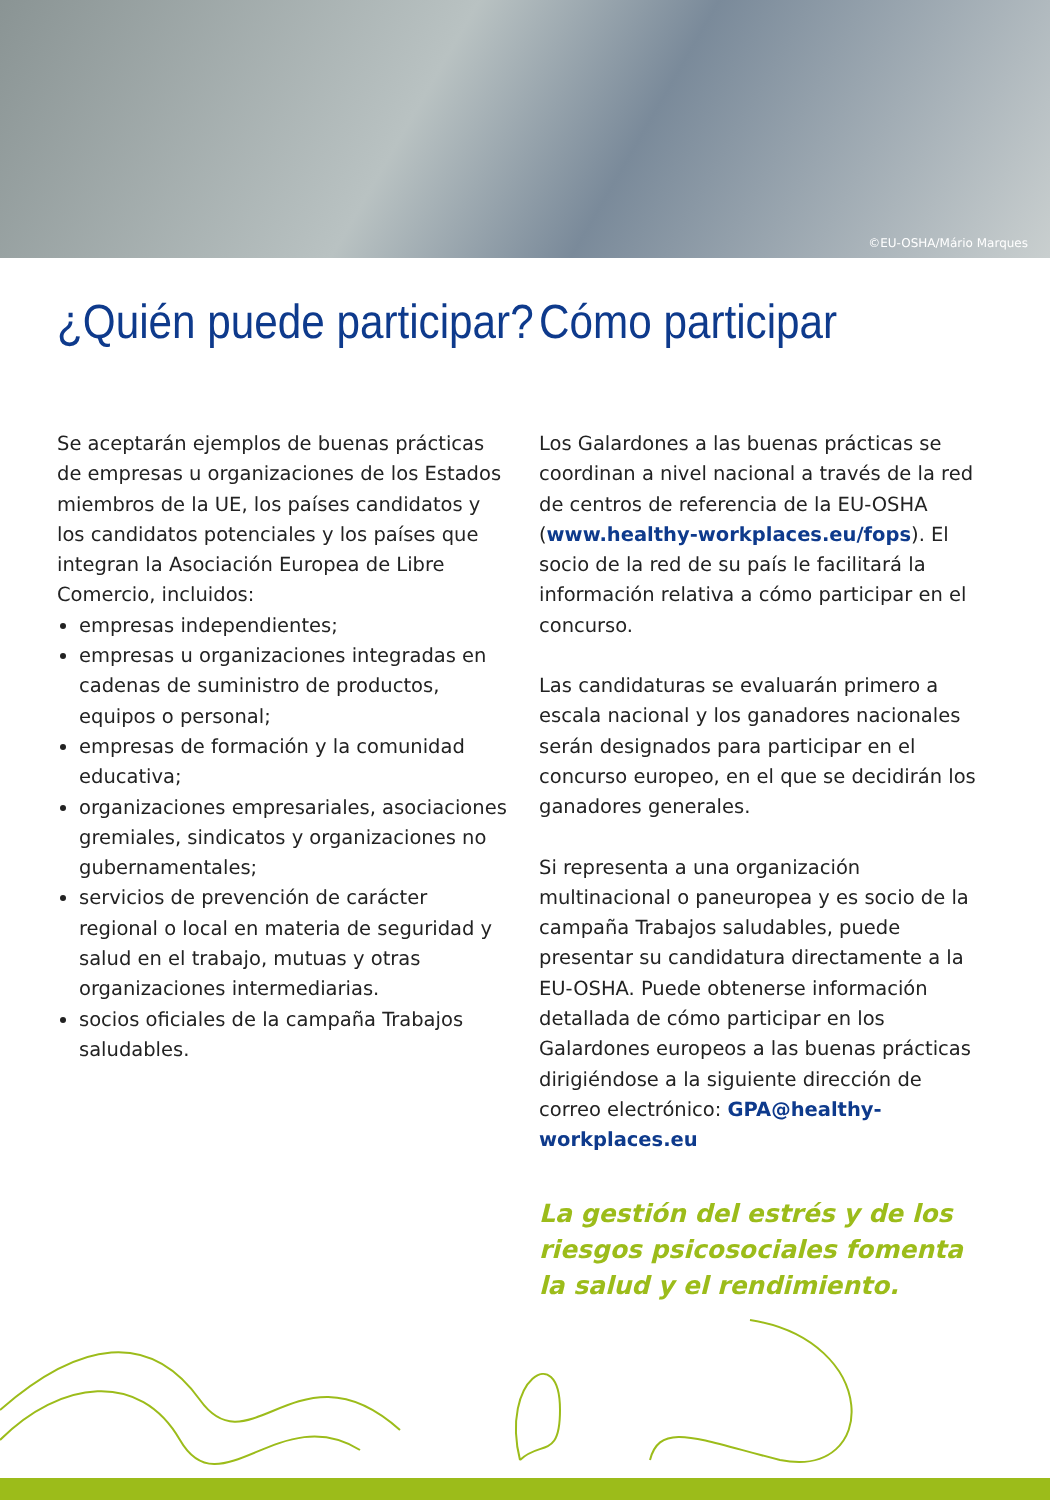©EU-OSHA/Mário Marques
¿Quién puede participar?
Se aceptarán ejemplos de buenas prácticas de empresas u organizaciones de los Estados miembros de la UE, los países candidatos y los candidatos potenciales y los países que integran la Asociación Europea de Libre Comercio, incluidos:
empresas independientes;
empresas u organizaciones integradas en cadenas de suministro de productos, equipos o personal;
empresas de formación y la comunidad educativa;
organizaciones empresariales, asociaciones gremiales, sindicatos y organizaciones no gubernamentales;
servicios de prevención de carácter regional o local en materia de seguridad y salud en el trabajo, mutuas y otras organizaciones intermediarias.
socios oficiales de la campaña Trabajos saludables.
Cómo participar
Los Galardones a las buenas prácticas se coordinan a nivel nacional a través de la red de centros de referencia de la EU-OSHA (www.healthy-workplaces.eu/fops). El socio de la red de su país le facilitará la información relativa a cómo participar en el concurso.
Las candidaturas se evaluarán primero a escala nacional y los ganadores nacionales serán designados para participar en el concurso europeo, en el que se decidirán los ganadores generales.
Si representa a una organización multinacional o paneuropea y es socio de la campaña Trabajos saludables, puede presentar su candidatura directamente a la EU-OSHA. Puede obtenerse información detallada de cómo participar en los Galardones europeos a las buenas prácticas dirigiéndose a la siguiente dirección de correo electrónico: GPA@healthy-workplaces.eu
La gestión del estrés y de los riesgos psicosociales fomenta la salud y el rendimiento.